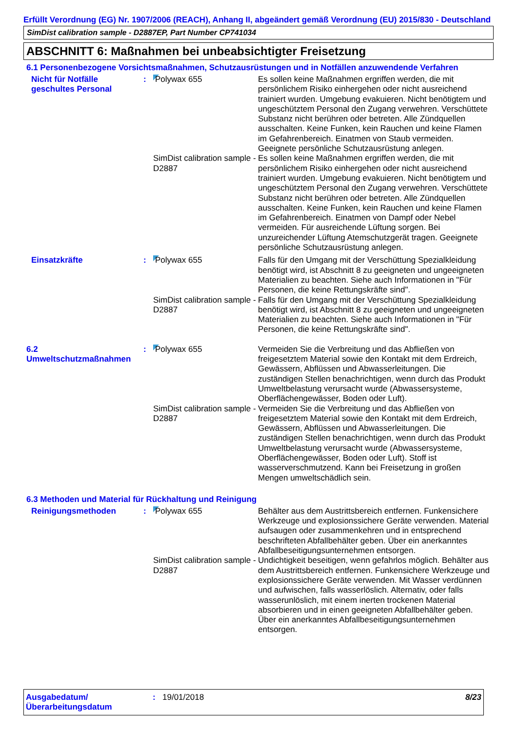Erfüllt Verordnung (EG) Nr. 1907/2006 (REACH), Anhang II, abgeändert gemäß Verordnung (EU) 2015/830 - Deutschland
SimDist calibration sample - D2887EP, Part Number CP741034
ABSCHNITT 6: Maßnahmen bei unbeabsichtigter Freisetzung
6.1 Personenbezogene Vorsichtsmaßnahmen, Schutzausrüstungen und in Notfällen anzuwendende Verfahren
Nicht für Notfälle geschultes Personal
: Polywax 655 Es sollen keine Maßnahmen ergriffen werden, die mit persönlichem Risiko einhergehen oder nicht ausreichend trainiert wurden. Umgebung evakuieren. Nicht benötigtem und ungeschütztem Personal den Zugang verwehren. Verschüttete Substanz nicht berühren oder betreten. Alle Zündquellen ausschalten. Keine Funken, kein Rauchen und keine Flamen im Gefahrenbereich. Einatmen von Staub vermeiden. Geeignete persönliche Schutzausrüstung anlegen.
SimDist calibration sample - D2887
Es sollen keine Maßnahmen ergriffen werden, die mit persönlichem Risiko einhergehen oder nicht ausreichend trainiert wurden. Umgebung evakuieren. Nicht benötigtem und ungeschütztem Personal den Zugang verwehren. Verschüttete Substanz nicht berühren oder betreten. Alle Zündquellen ausschalten. Keine Funken, kein Rauchen und keine Flamen im Gefahrenbereich. Einatmen von Dampf oder Nebel vermeiden. Für ausreichende Lüftung sorgen. Bei unzureichender Lüftung Atemschutzgerät tragen. Geeignete persönliche Schutzausrüstung anlegen.
Einsatzkräfte : Polywax 655 Falls für den Umgang mit der Verschüttung Spezialkleidung benötigt wird, ist Abschnitt 8 zu geeigneten und ungeeigneten Materialien zu beachten. Siehe auch Informationen in "Für Personen, die keine Rettungskräfte sind".
SimDist calibration sample - D2887
Falls für den Umgang mit der Verschüttung Spezialkleidung benötigt wird, ist Abschnitt 8 zu geeigneten und ungeeigneten Materialien zu beachten. Siehe auch Informationen in "Für Personen, die keine Rettungskräfte sind".
6.2 Umweltschutzmaßnahmen
: Polywax 655 Vermeiden Sie die Verbreitung und das Abfließen von freigesetztem Material sowie den Kontakt mit dem Erdreich, Gewässern, Abflüssen und Abwasserleitungen. Die zuständigen Stellen benachrichtigen, wenn durch das Produkt Umweltbelastung verursacht wurde (Abwassersysteme, Oberflächengewässer, Boden oder Luft).
SimDist calibration sample - D2887
Vermeiden Sie die Verbreitung und das Abfließen von freigesetztem Material sowie den Kontakt mit dem Erdreich, Gewässern, Abflüssen und Abwasserleitungen. Die zuständigen Stellen benachrichtigen, wenn durch das Produkt Umweltbelastung verursacht wurde (Abwassersysteme, Oberflächengewässer, Boden oder Luft). Stoff ist wasserverschmutzend. Kann bei Freisetzung in großen Mengen umweltschädlich sein.
6.3 Methoden und Material für Rückhaltung und Reinigung
Reinigungsmethoden : Polywax 655 Behälter aus dem Austrittsbereich entfernen. Funkensichere Werkzeuge und explosionssichere Geräte verwenden. Material aufsaugen oder zusammenkehren und in entsprechend beschrifteten Abfallbehälter geben. Über ein anerkanntes Abfallbeseitigungsunternehmen entsorgen.
SimDist calibration sample - D2887
Undichtigkeit beseitigen, wenn gefahrlos möglich. Behälter aus dem Austrittsbereich entfernen. Funkensichere Werkzeuge und explosionssichere Geräte verwenden. Mit Wasser verdünnen und aufwischen, falls wasserlöslich. Alternativ, oder falls wasserunlöslich, mit einem inerten trockenen Material absorbieren und in einen geeigneten Abfallbehälter geben. Über ein anerkanntes Abfallbeseitigungsunternehmen entsorgen.
Ausgabedatum/ Überarbeitungsdatum
: 19/01/2018 8/23